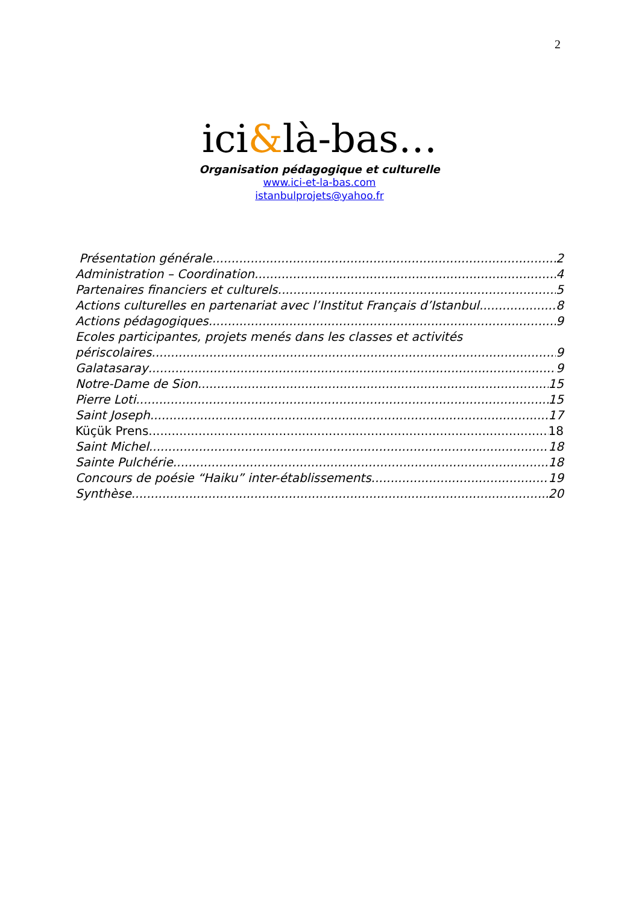2
ici&là-bas…
Organisation pédagogique et culturelle
www.ici-et-la-bas.com
istanbulprojets@yahoo.fr
Présentation générale 2
Administration – Coordination 4
Partenaires financiers et culturels 5
Actions culturelles en partenariat avec l’Institut Français d’Istanbul 8
Actions pédagogiques 9
Ecoles participantes, projets menés dans les classes et activités
périscolaires 9
Galatasaray 9
Notre-Dame de Sion 15
Pierre Loti 15
Saint Joseph 17
Küçük Prens 18
Saint Michel 18
Sainte Pulchérie 18
Concours de poésie “Haiku” inter-établissements 19
Synthèse 20